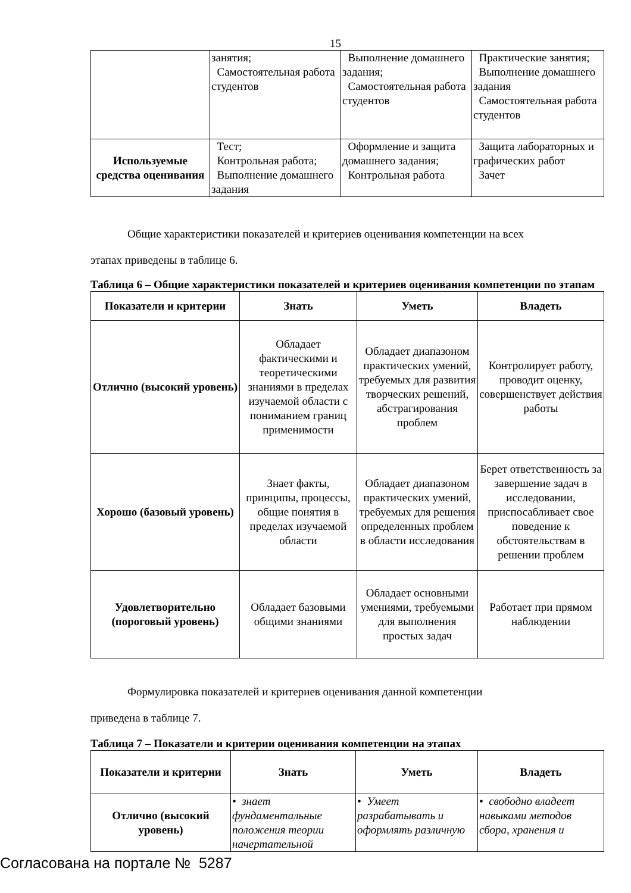15
| | занятия; Самостоятельная работа студентов | Выполнение домашнего задания; Самостоятельная работа студентов | Практические занятия; Выполнение домашнего задания Самостоятельная работа студентов |
| Используемые средства оценивания | Тест; Контрольная работа; Выполнение домашнего задания | Оформление и защита домашнего задания; Контрольная работа | Защита лабораторных и графических работ Зачет |
Общие характеристики показателей и критериев оценивания компетенции на всех
этапах приведены в таблице 6.
Таблица 6 – Общие характеристики показателей и критериев оценивания компетенции по этапам
| Показатели и критерии | Знать | Уметь | Владеть |
| --- | --- | --- | --- |
| Отлично (высокий уровень) | Обладает фактическими и теоретическими знаниями в пределах изучаемой области с пониманием границ применимости | Обладает диапазоном практических умений, требуемых для развития творческих решений, абстрагирования проблем | Контролирует работу, проводит оценку, совершенствует действия работы |
| Хорошо (базовый уровень) | Знает факты, принципы, процессы, общие понятия в пределах изучаемой области | Обладает диапазоном практических умений, требуемых для решения определенных проблем в области исследования | Берет ответственность за завершение задач в исследовании, приспосабливает свое поведение к обстоятельствам в решении проблем |
| Удовлетворительно (пороговый уровень) | Обладает базовыми общими знаниями | Обладает основными умениями, требуемыми для выполнения простых задач | Работает при прямом наблюдении |
Формулировка показателей и критериев оценивания данной компетенции
приведена в таблице 7.
Таблица 7 – Показатели и критерии оценивания компетенции на этапах
| Показатели и критерии | Знать | Уметь | Владеть |
| --- | --- | --- | --- |
| Отлично (высокий уровень) | • знает фундаментальные положения теории начертательной | • Умеет разрабатывать и оформлять различную | • свободно владеет навыками методов сбора, хранения и |
Согласована на портале № 5287